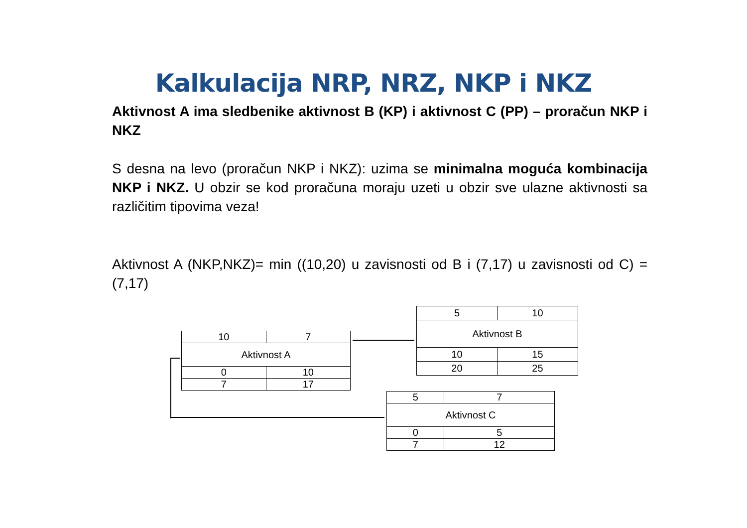Kalkulacija NRP, NRZ, NKP i NKZ
Aktivnost A ima sledbenike aktivnost B (KP) i aktivnost C (PP) – proračun NKP i NKZ
S desna na levo (proračun NKP i NKZ): uzima se minimalna moguća kombinacija NKP i NKZ. U obzir se kod proračuna moraju uzeti u obzir sve ulazne aktivnosti sa različitim tipovima veza!
Aktivnost A (NKP,NKZ)= min ((10,20) u zavisnosti od B i (7,17) u zavisnosti od C) = (7,17)
| 10 | 7 |
| Aktivnost A | |
| 0 | 10 |
| 7 | 17 |
| 5 | 10 |
| Aktivnost B | |
| 10 | 15 |
| 20 | 25 |
| 5 | 7 |
| Aktivnost C | |
| 0 | 5 |
| 7 | 12 |